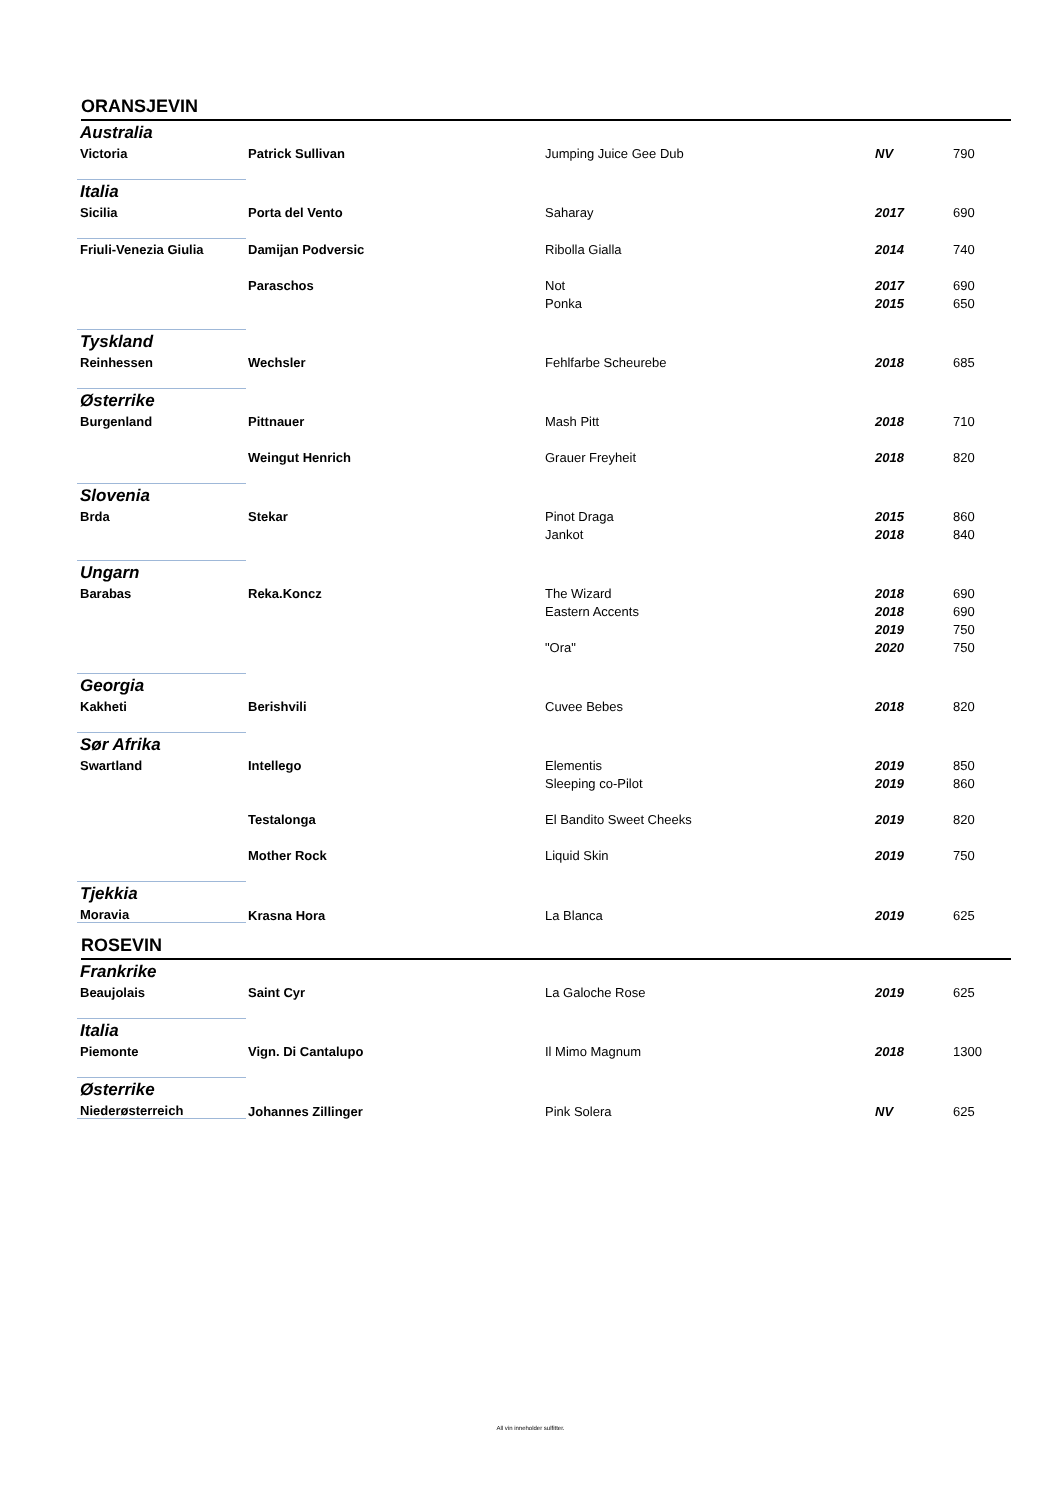ORANSJEVIN
| Australia | | | | |
| Victoria | Patrick Sullivan | Jumping Juice Gee Dub | NV | 790 |
| Italia | | | | |
| Sicilia | Porta del Vento | Saharay | 2017 | 690 |
| Friuli-Venezia Giulia | Damijan Podversic | Ribolla Gialla | 2014 | 740 |
| | Paraschos | Not | 2017 | 690 |
| | | Ponka | 2015 | 650 |
| Tyskland | | | | |
| Reinhessen | Wechsler | Fehlfarbe Scheurebe | 2018 | 685 |
| Østerrike | | | | |
| Burgenland | Pittnauer | Mash Pitt | 2018 | 710 |
| | Weingut Henrich | Grauer Freyheit | 2018 | 820 |
| Slovenia | | | | |
| Brda | Stekar | Pinot Draga | 2015 | 860 |
| | | Jankot | 2018 | 840 |
| Ungarn | | | | |
| Barabas | Reka.Koncz | The Wizard | 2018 | 690 |
| | | Eastern Accents | 2018 | 690 |
| | | | 2019 | 750 |
| | | "Ora" | 2020 | 750 |
| Georgia | | | | |
| Kakheti | Berishvili | Cuvee Bebes | 2018 | 820 |
| Sør Afrika | | | | |
| Swartland | Intellego | Elementis | 2019 | 850 |
| | | Sleeping co-Pilot | 2019 | 860 |
| | Testalonga | El Bandito Sweet Cheeks | 2019 | 820 |
| | Mother Rock | Liquid Skin | 2019 | 750 |
| Tjekkia | | | | |
| Moravia | Krasna Hora | La Blanca | 2019 | 625 |
ROSEVIN
| Frankrike | | | | |
| Beaujolais | Saint Cyr | La Galoche Rose | 2019 | 625 |
| Italia | | | | |
| Piemonte | Vign. Di Cantalupo | Il Mimo Magnum | 2018 | 1300 |
| Østerrike | | | | |
| Niederøsterreich | Johannes Zillinger | Pink Solera | NV | 625 |
All vin inneholder sulfitter.